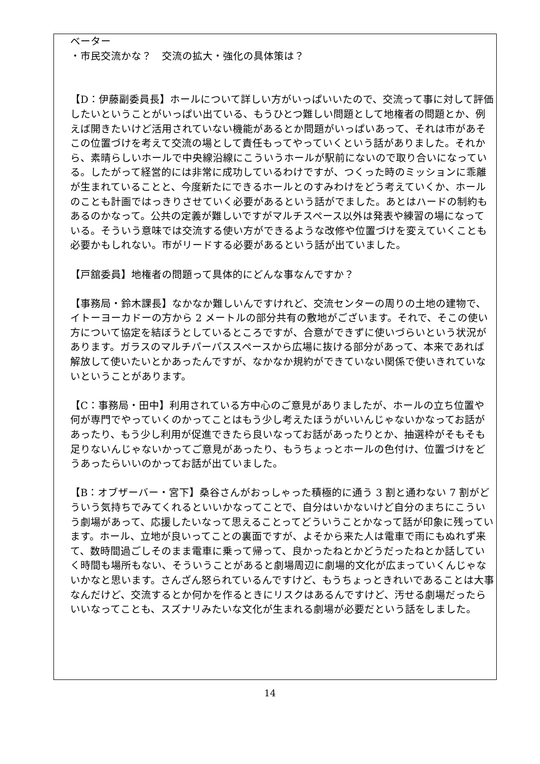ベーター
・市民交流かな？　交流の拡大・強化の具体策は？
【D：伊藤副委員長】ホールについて詳しい方がいっぱいいたので、交流って事に対して評価したいということがいっぱい出ている、もうひとつ難しい問題として地権者の問題とか、例えば開きたいけど活用されていない機能があるとか問題がいっぱいあって、それは市があそこの位置づけを考えて交流の場として責任もってやっていくという話がありました。それから、素晴らしいホールで中央線沿線にこういうホールが駅前にないので取り合いになっている。したがって経営的には非常に成功しているわけですが、つくった時のミッションに乖離が生まれていることと、今度新たにできるホールとのすみわけをどう考えていくか、ホールのことも計画ではっきりさせていく必要があるという話がでました。あとはハードの制約もあるのかなって。公共の定義が難しいですがマルチスペース以外は発表や練習の場になっている。そういう意味では交流する使い方ができるような改修や位置づけを変えていくことも必要かもしれない。市がリードする必要があるという話が出ていました。
【戸舘委員】地権者の問題って具体的にどんな事なんですか？
【事務局・鈴木課長】なかなか難しいんですけれど、交流センターの周りの土地の建物で、イトーヨーカドーの方から 2 メートルの部分共有の敷地がございます。それで、そこの使い方について協定を結ぼうとしているところですが、合意ができずに使いづらいという状況があります。ガラスのマルチパーパススペースから広場に抜ける部分があって、本来であれば解放して使いたいとかあったんですが、なかなか規約ができていない関係で使いきれていないということがあります。
【C：事務局・田中】利用されている方中心のご意見がありましたが、ホールの立ち位置や何が専門でやっていくのかってことはもう少し考えたほうがいいんじゃないかなってお話があったり、もう少し利用が促進できたら良いなってお話があったりとか、抽選枠がそもそも足りないんじゃないかってご意見があったり、もうちょっとホールの色付け、位置づけをどうあったらいいのかってお話が出ていました。
【B：オブザーバー・宮下】桑谷さんがおっしゃった積極的に通う 3 割と通わない 7 割がどういう気持ちでみてくれるといいかなってことで、自分はいかないけど自分のまちにこういう劇場があって、応援したいなって思えることってどういうことかなって話が印象に残っています。ホール、立地が良いってことの裏面ですが、よそから来た人は電車で雨にもぬれず来て、数時間過ごしそのまま電車に乗って帰って、良かったねとかどうだったねとか話していく時間も場所もない、そういうことがあると劇場周辺に劇場的文化が広まっていくんじゃないかなと思います。さんざん怒られているんですけど、もうちょっときれいであることは大事なんだけど、交流するとか何かを作るときにリスクはあるんですけど、汚せる劇場だったらいいなってことも、スズナリみたいな文化が生まれる劇場が必要だという話をしました。
14